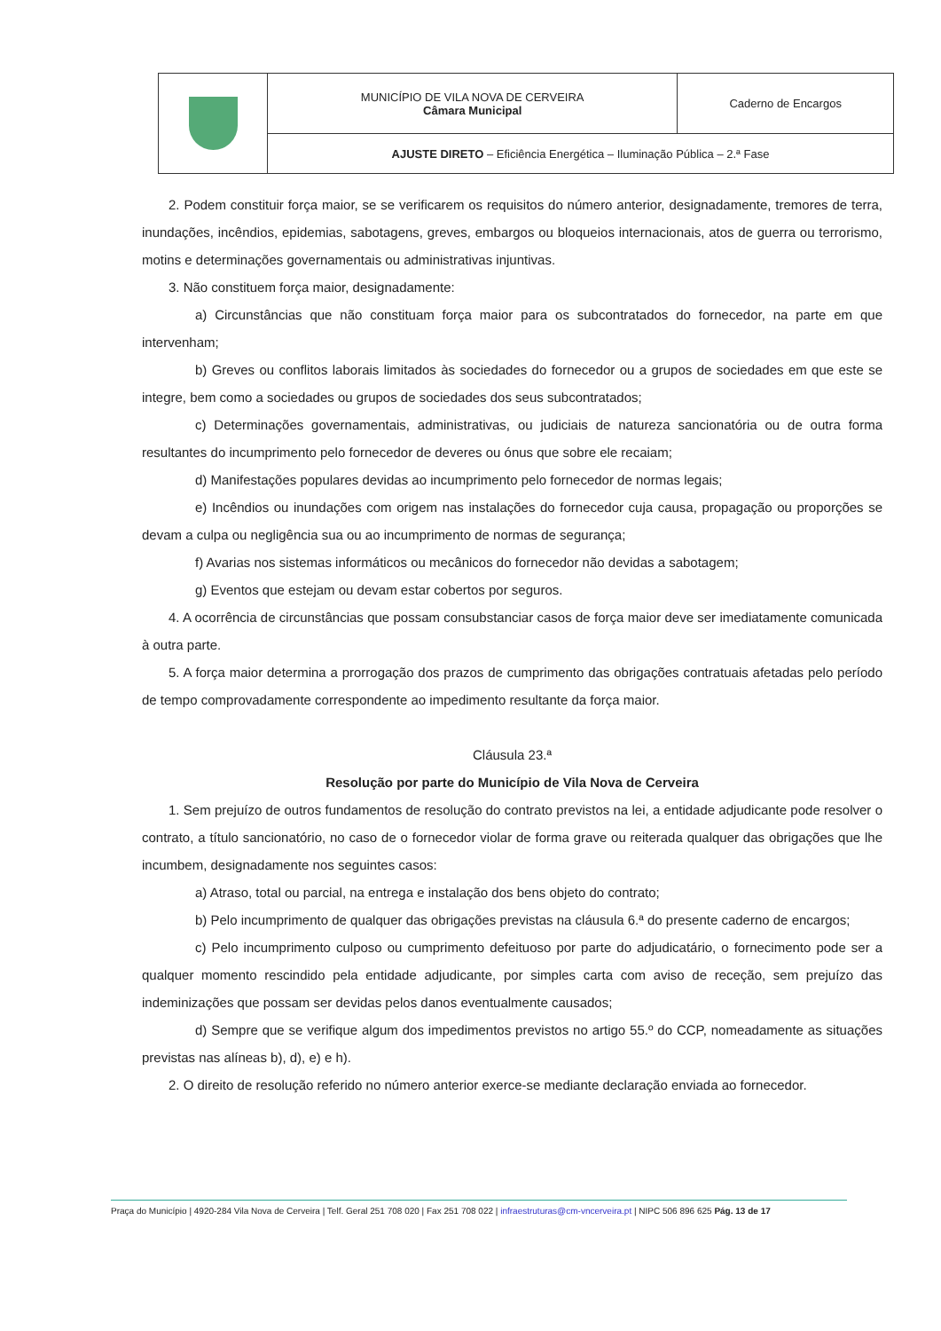| | MUNICÍPIO DE VILA NOVA DE CERVEIRA Câmara Municipal | Caderno de Encargos |
| | AJUSTE DIRETO – Eficiência Energética – Iluminação Pública – 2.ª Fase | |
2. Podem constituir força maior, se se verificarem os requisitos do número anterior, designadamente, tremores de terra, inundações, incêndios, epidemias, sabotagens, greves, embargos ou bloqueios internacionais, atos de guerra ou terrorismo, motins e determinações governamentais ou administrativas injuntivas.
3. Não constituem força maior, designadamente:
a) Circunstâncias que não constituam força maior para os subcontratados do fornecedor, na parte em que intervenham;
b) Greves ou conflitos laborais limitados às sociedades do fornecedor ou a grupos de sociedades em que este se integre, bem como a sociedades ou grupos de sociedades dos seus subcontratados;
c) Determinações governamentais, administrativas, ou judiciais de natureza sancionatória ou de outra forma resultantes do incumprimento pelo fornecedor de deveres ou ónus que sobre ele recaiam;
d) Manifestações populares devidas ao incumprimento pelo fornecedor de normas legais;
e) Incêndios ou inundações com origem nas instalações do fornecedor cuja causa, propagação ou proporções se devam a culpa ou negligência sua ou ao incumprimento de normas de segurança;
f) Avarias nos sistemas informáticos ou mecânicos do fornecedor não devidas a sabotagem;
g) Eventos que estejam ou devam estar cobertos por seguros.
4. A ocorrência de circunstâncias que possam consubstanciar casos de força maior deve ser imediatamente comunicada à outra parte.
5. A força maior determina a prorrogação dos prazos de cumprimento das obrigações contratuais afetadas pelo período de tempo comprovadamente correspondente ao impedimento resultante da força maior.
Cláusula 23.ª
Resolução por parte do Município de Vila Nova de Cerveira
1. Sem prejuízo de outros fundamentos de resolução do contrato previstos na lei, a entidade adjudicante pode resolver o contrato, a título sancionatório, no caso de o fornecedor violar de forma grave ou reiterada qualquer das obrigações que lhe incumbem, designadamente nos seguintes casos:
a) Atraso, total ou parcial, na entrega e instalação dos bens objeto do contrato;
b) Pelo incumprimento de qualquer das obrigações previstas na cláusula 6.ª do presente caderno de encargos;
c) Pelo incumprimento culposo ou cumprimento defeituoso por parte do adjudicatário, o fornecimento pode ser a qualquer momento rescindido pela entidade adjudicante, por simples carta com aviso de receção, sem prejuízo das indeminizações que possam ser devidas pelos danos eventualmente causados;
d) Sempre que se verifique algum dos impedimentos previstos no artigo 55.º do CCP, nomeadamente as situações previstas nas alíneas b), d), e) e h).
2. O direito de resolução referido no número anterior exerce-se mediante declaração enviada ao fornecedor.
Praça do Município | 4920-284 Vila Nova de Cerveira | Telf. Geral 251 708 020 | Fax 251 708 022 | infraestruturas@cm-vncerveira.pt | NIPC 506 896 625 Pág. 13 de 17